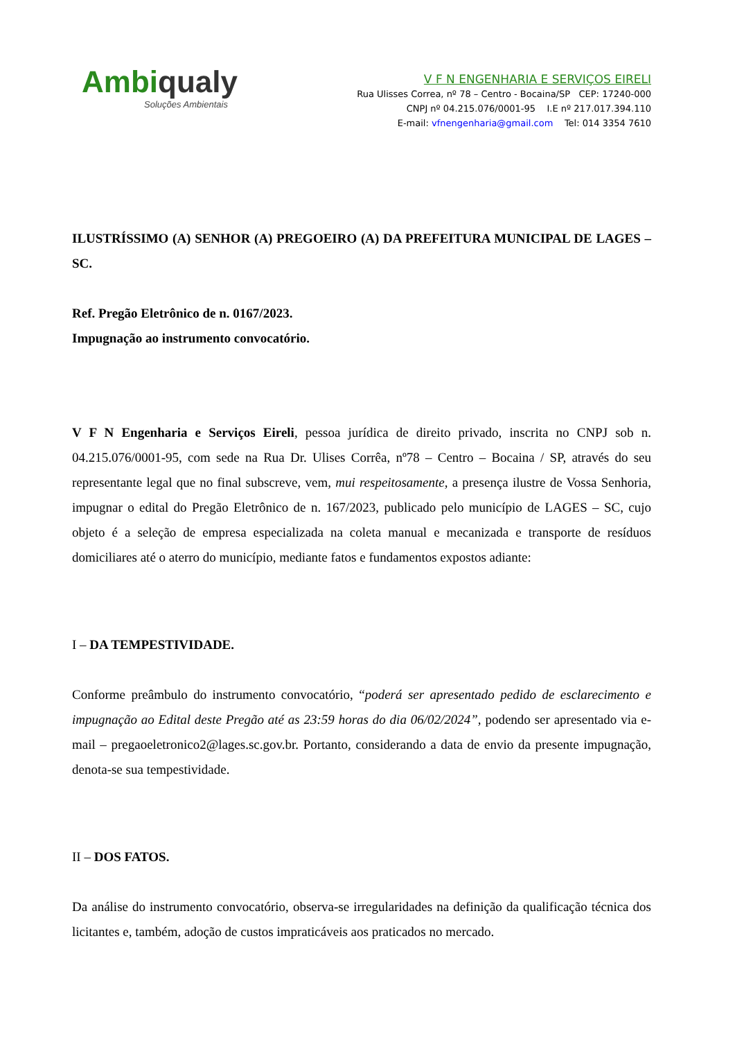Ambiqualy
Soluções Ambientais
V F N ENGENHARIA E SERVIÇOS EIRELI
Rua Ulisses Correa, nº 78 – Centro - Bocaina/SP CEP: 17240-000
CNPJ nº 04.215.076/0001-95 I.E nº 217.017.394.110
E-mail: vfnengenharia@gmail.com Tel: 014 3354 7610
ILUSTRÍSSIMO (A) SENHOR (A) PREGOEIRO (A) DA PREFEITURA MUNICIPAL DE LAGES – SC.
Ref. Pregão Eletrônico de n. 0167/2023.
Impugnação ao instrumento convocatório.
V F N Engenharia e Serviços Eireli, pessoa jurídica de direito privado, inscrita no CNPJ sob n. 04.215.076/0001-95, com sede na Rua Dr. Ulises Corrêa, nº78 – Centro – Bocaina / SP, através do seu representante legal que no final subscreve, vem, mui respeitosamente, a presença ilustre de Vossa Senhoria, impugnar o edital do Pregão Eletrônico de n. 167/2023, publicado pelo município de LAGES – SC, cujo objeto é a seleção de empresa especializada na coleta manual e mecanizada e transporte de resíduos domiciliares até o aterro do município, mediante fatos e fundamentos expostos adiante:
I – DA TEMPESTIVIDADE.
Conforme preâmbulo do instrumento convocatório, “poderá ser apresentado pedido de esclarecimento e impugnação ao Edital deste Pregão até as 23:59 horas do dia 06/02/2024”, podendo ser apresentado via e-mail – pregaoeletronico2@lages.sc.gov.br. Portanto, considerando a data de envio da presente impugnação, denota-se sua tempestividade.
II – DOS FATOS.
Da análise do instrumento convocatório, observa-se irregularidades na definição da qualificação técnica dos licitantes e, também, adoção de custos impraticáveis aos praticados no mercado.